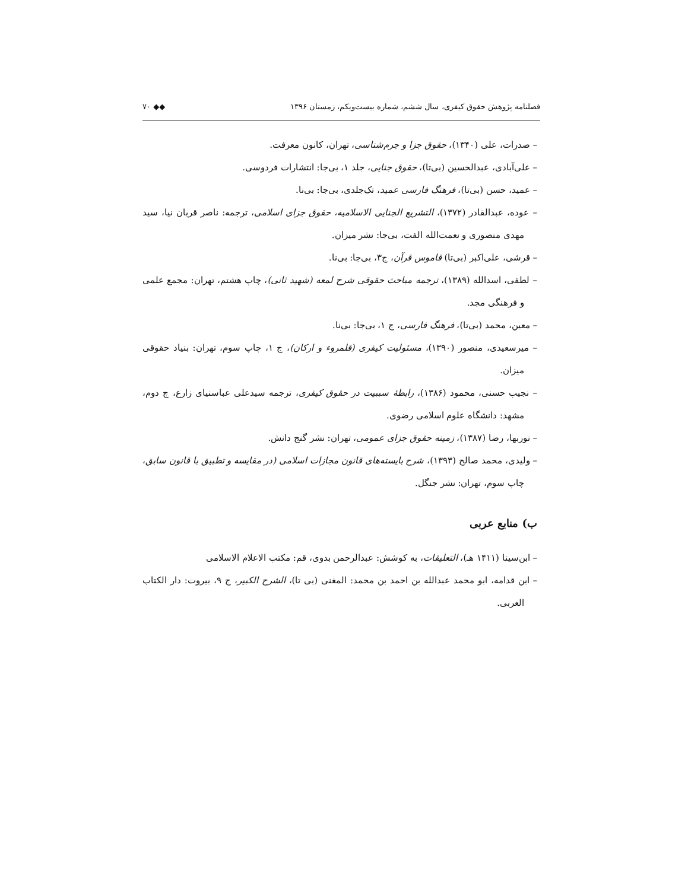فصلنامه پژوهش حقوق کیفری، سال ششم، شماره بیست‌ویکم، زمستان ۱۳۹۶ ◆◆ ۷۰
– صدرات، علی (۱۳۴۰)، حقوق جزا و جرم‌شناسی، تهران، کانون معرفت.
– علی‌آبادی، عبدالحسین (بی‌تا)، حقوق جنایی، جلد ۱، بی‌جا: انتشارات فردوسی.
– عمید، حسن (بی‌تا)، فرهنگ فارسی عمید، تک‌جلدی، بی‌جا: بی‌نا.
– عوده، عبدالقادر (۱۳۷۲)، التشریع الجنایی الاسلامیه، حقوق جزای اسلامی، ترجمه: ناصر قربان نیا، سید مهدی منصوری و نعمت‌الله الفت، بی‌جا: نشر میزان.
– قرشی، علی‌اکبر (بی‌تا) قاموس قرآن، ج۳، بی‌جا: بی‌نا.
– لطفی، اسدالله (۱۳۸۹)، ترجمه مباحث حقوقی شرح لمعه (شهید ثانی)، چاپ هشتم، تهران: مجمع علمی و فرهنگی مجد.
– معین، محمد (بی‌تا)، فرهنگ فارسی، ج ۱، بی‌جا: بی‌نا.
– میرسعیدی، منصور (۱۳۹۰)، مسئولیت کیفری (قلمروء و ارکان)، ج ۱، چاپ سوم، تهران: بنیاد حقوقی میزان.
– نجیب حسنی، محمود (۱۳۸۶)، رابطهٔ سببیت در حقوق کیفری، ترجمه سیدعلی عباسنیای زارع، چ دوم، مشهد: دانشگاه علوم اسلامی رضوی.
– نوربها، رضا (۱۳۸۷)، زمینه حقوق جزای عمومی، تهران: نشر گنج دانش.
– ولیدی، محمد صالح (۱۳۹۳)، شرح بایسته‌های قانون مجازات اسلامی (در مقایسه و تطبیق با قانون سابق، چاپ سوم، تهران: نشر جنگل.
ب) منابع عربی
– ابن‌سینا (۱۴۱۱ هـ)، التعلیقات، به کوشش: عبدالرحمن بدوی، قم: مکتب الاعلام الاسلامی
– ابن قدامه، ابو محمد عبدالله بن احمد بن محمد: المغنی (بی تا)، الشرح الکبیر، ج ۹، بیروت: دار الکتاب العربی.